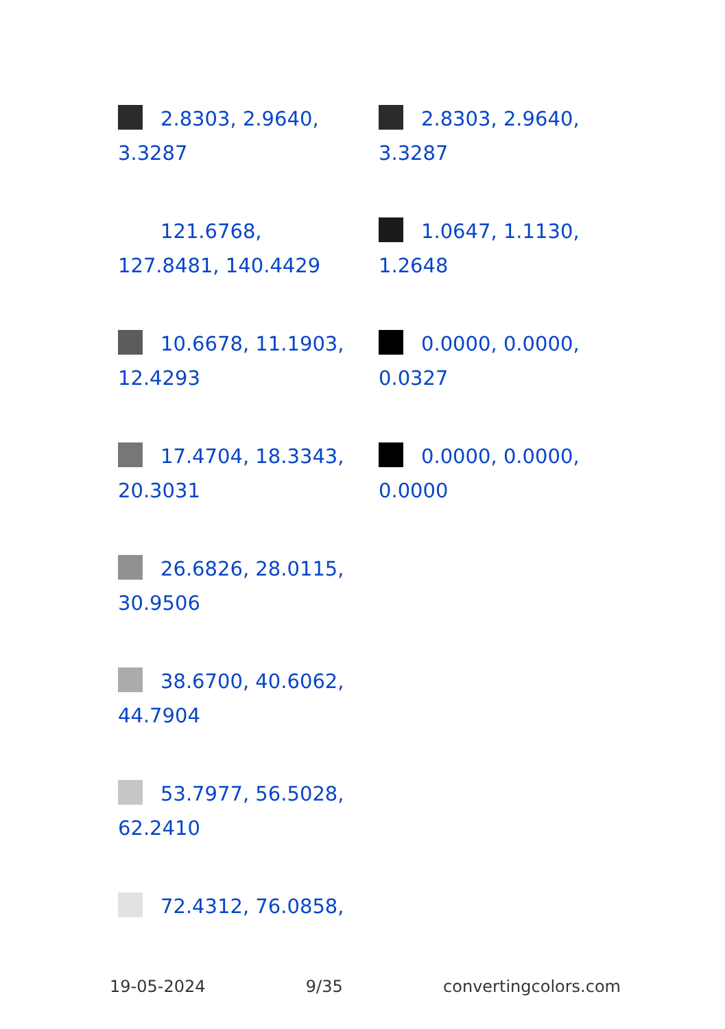2.8303, 2.9640, 3.3287
121.6768, 127.8481, 140.4429
10.6678, 11.1903, 12.4293
17.4704, 18.3343, 20.3031
26.6826, 28.0115, 30.9506
38.6700, 40.6062, 44.7904
53.7977, 56.5028, 62.2410
72.4312, 76.0858,
2.8303, 2.9640, 3.3287
1.0647, 1.1130, 1.2648
0.0000, 0.0000, 0.0327
0.0000, 0.0000, 0.0000
19-05-2024 9/35 convertingcolors.com